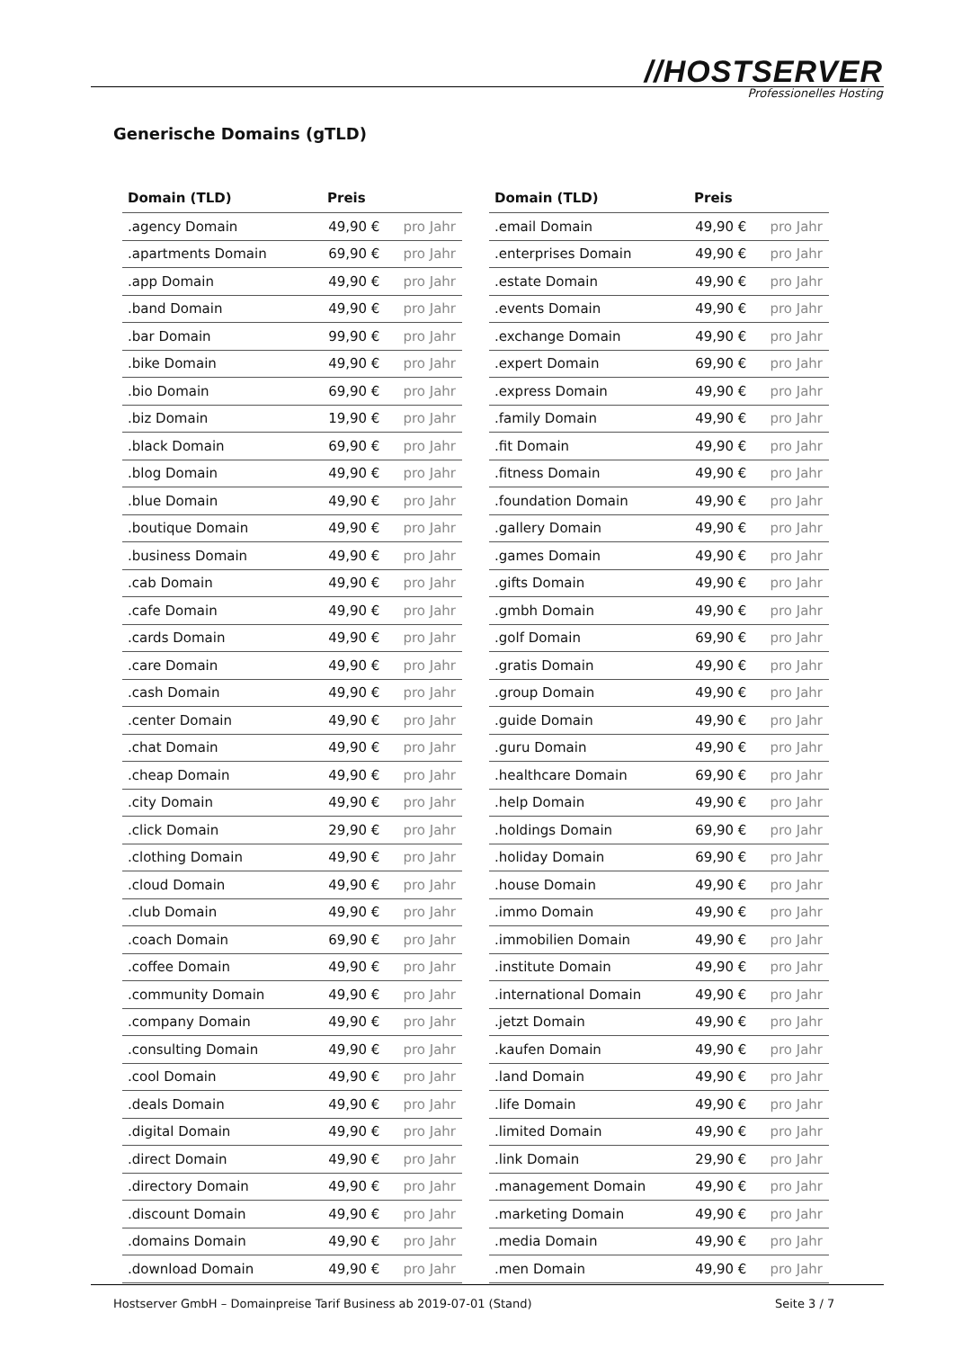//HOSTSERVER
Professionelles Hosting
Generische Domains (gTLD)
| Domain (TLD) | Preis | |
| --- | --- | --- |
| .agency Domain | 49,90 € | pro Jahr |
| .apartments Domain | 69,90 € | pro Jahr |
| .app Domain | 49,90 € | pro Jahr |
| .band Domain | 49,90 € | pro Jahr |
| .bar Domain | 99,90 € | pro Jahr |
| .bike Domain | 49,90 € | pro Jahr |
| .bio Domain | 69,90 € | pro Jahr |
| .biz Domain | 19,90 € | pro Jahr |
| .black Domain | 69,90 € | pro Jahr |
| .blog Domain | 49,90 € | pro Jahr |
| .blue Domain | 49,90 € | pro Jahr |
| .boutique Domain | 49,90 € | pro Jahr |
| .business Domain | 49,90 € | pro Jahr |
| .cab Domain | 49,90 € | pro Jahr |
| .cafe Domain | 49,90 € | pro Jahr |
| .cards Domain | 49,90 € | pro Jahr |
| .care Domain | 49,90 € | pro Jahr |
| .cash Domain | 49,90 € | pro Jahr |
| .center Domain | 49,90 € | pro Jahr |
| .chat Domain | 49,90 € | pro Jahr |
| .cheap Domain | 49,90 € | pro Jahr |
| .city Domain | 49,90 € | pro Jahr |
| .click Domain | 29,90 € | pro Jahr |
| .clothing Domain | 49,90 € | pro Jahr |
| .cloud Domain | 49,90 € | pro Jahr |
| .club Domain | 49,90 € | pro Jahr |
| .coach Domain | 69,90 € | pro Jahr |
| .coffee Domain | 49,90 € | pro Jahr |
| .community Domain | 49,90 € | pro Jahr |
| .company Domain | 49,90 € | pro Jahr |
| .consulting Domain | 49,90 € | pro Jahr |
| .cool Domain | 49,90 € | pro Jahr |
| .deals Domain | 49,90 € | pro Jahr |
| .digital Domain | 49,90 € | pro Jahr |
| .direct Domain | 49,90 € | pro Jahr |
| .directory Domain | 49,90 € | pro Jahr |
| .discount Domain | 49,90 € | pro Jahr |
| .domains Domain | 49,90 € | pro Jahr |
| .download Domain | 49,90 € | pro Jahr |
| Domain (TLD) | Preis | |
| --- | --- | --- |
| .email Domain | 49,90 € | pro Jahr |
| .enterprises Domain | 49,90 € | pro Jahr |
| .estate Domain | 49,90 € | pro Jahr |
| .events Domain | 49,90 € | pro Jahr |
| .exchange Domain | 49,90 € | pro Jahr |
| .expert Domain | 69,90 € | pro Jahr |
| .express Domain | 49,90 € | pro Jahr |
| .family Domain | 49,90 € | pro Jahr |
| .fit Domain | 49,90 € | pro Jahr |
| .fitness Domain | 49,90 € | pro Jahr |
| .foundation Domain | 49,90 € | pro Jahr |
| .gallery Domain | 49,90 € | pro Jahr |
| .games Domain | 49,90 € | pro Jahr |
| .gifts Domain | 49,90 € | pro Jahr |
| .gmbh Domain | 49,90 € | pro Jahr |
| .golf Domain | 69,90 € | pro Jahr |
| .gratis Domain | 49,90 € | pro Jahr |
| .group Domain | 49,90 € | pro Jahr |
| .guide Domain | 49,90 € | pro Jahr |
| .guru Domain | 49,90 € | pro Jahr |
| .healthcare Domain | 69,90 € | pro Jahr |
| .help Domain | 49,90 € | pro Jahr |
| .holdings Domain | 69,90 € | pro Jahr |
| .holiday Domain | 69,90 € | pro Jahr |
| .house Domain | 49,90 € | pro Jahr |
| .immo Domain | 49,90 € | pro Jahr |
| .immobilien Domain | 49,90 € | pro Jahr |
| .institute Domain | 49,90 € | pro Jahr |
| .international Domain | 49,90 € | pro Jahr |
| .jetzt Domain | 49,90 € | pro Jahr |
| .kaufen Domain | 49,90 € | pro Jahr |
| .land Domain | 49,90 € | pro Jahr |
| .life Domain | 49,90 € | pro Jahr |
| .limited Domain | 49,90 € | pro Jahr |
| .link Domain | 29,90 € | pro Jahr |
| .management Domain | 49,90 € | pro Jahr |
| .marketing Domain | 49,90 € | pro Jahr |
| .media Domain | 49,90 € | pro Jahr |
| .men Domain | 49,90 € | pro Jahr |
Hostserver GmbH – Domainpreise Tarif Business ab 2019-07-01 (Stand)
Seite 3 / 7